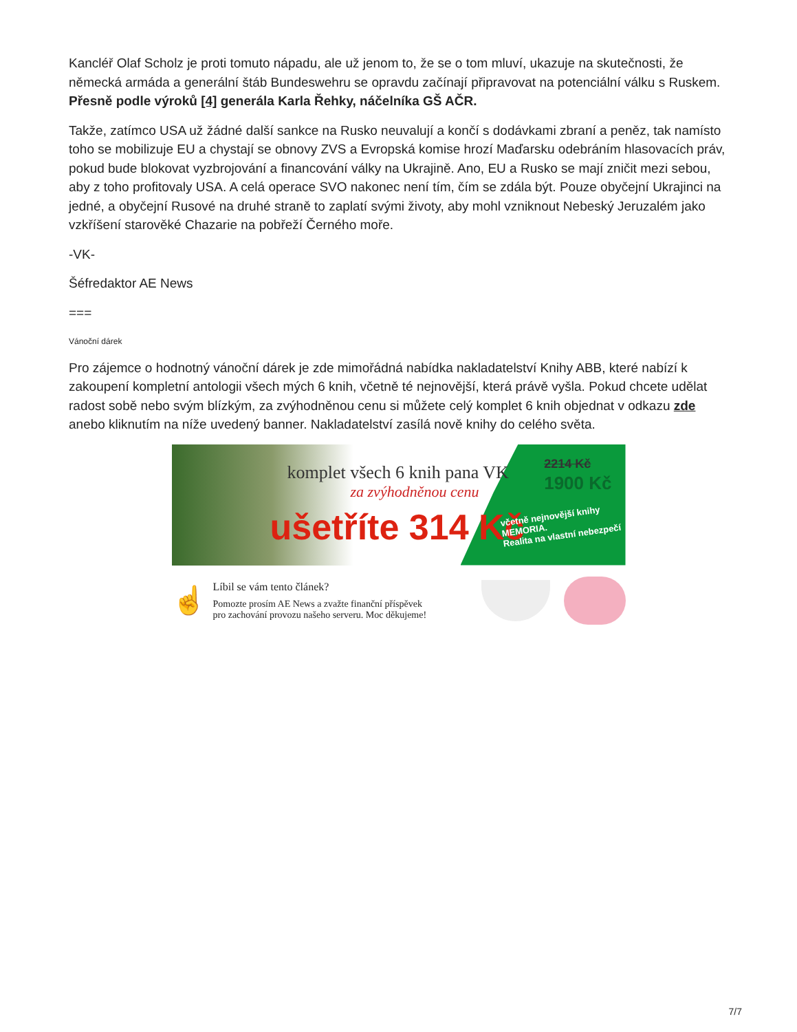Kancléř Olaf Scholz je proti tomuto nápadu, ale už jenom to, že se o tom mluví, ukazuje na skutečnosti, že německá armáda a generální štáb Bundeswehru se opravdu začínají připravovat na potenciální válku s Ruskem. Přesně podle výroků [4] generála Karla Řehky, náčelníka GŠ AČR.
Takže, zatímco USA už žádné další sankce na Rusko neuvalují a končí s dodávkami zbraní a peněz, tak namísto toho se mobilizuje EU a chystají se obnovy ZVS a Evropská komise hrozí Maďarsku odebráním hlasovacích práv, pokud bude blokovat vyzbrojování a financování války na Ukrajině. Ano, EU a Rusko se mají zničit mezi sebou, aby z toho profitovaly USA. A celá operace SVO nakonec není tím, čím se zdála být. Pouze obyčejní Ukrajinci na jedné, a obyčejní Rusové na druhé straně to zaplatí svými životy, aby mohl vzniknout Nebeský Jeruzalém jako vzkříšení starověké Chazarie na pobřeží Černého moře.
-VK-
Šéfredaktor AE News
===
Vánoční dárek
Pro zájemce o hodnotný vánoční dárek je zde mimořádná nabídka nakladatelství Knihy ABB, které nabízí k zakoupení kompletní antologii všech mých 6 knih, včetně té nejnovější, která právě vyšla. Pokud chcete udělat radost sobě nebo svým blízkým, za zvýhodněnou cenu si můžete celý komplet 6 knih objednat v odkazu zde anebo kliknutím na níže uvedený banner. Nakladatelství zasílá nově knihy do celého světa.
komplet všech 6 knih pana VK
za zvýhodněnou cenu
ušetříte 314 Kč
2214 Kč
1900 Kč
včetně nejnovější knihy
MEMORIA.
Realita na vlastní nebezpečí
☝
Líbil se vám tento článek?
Pomozte prosím AE News a zvažte finanční příspěvek
pro zachování provozu našeho serveru. Moc děkujeme!
7/7